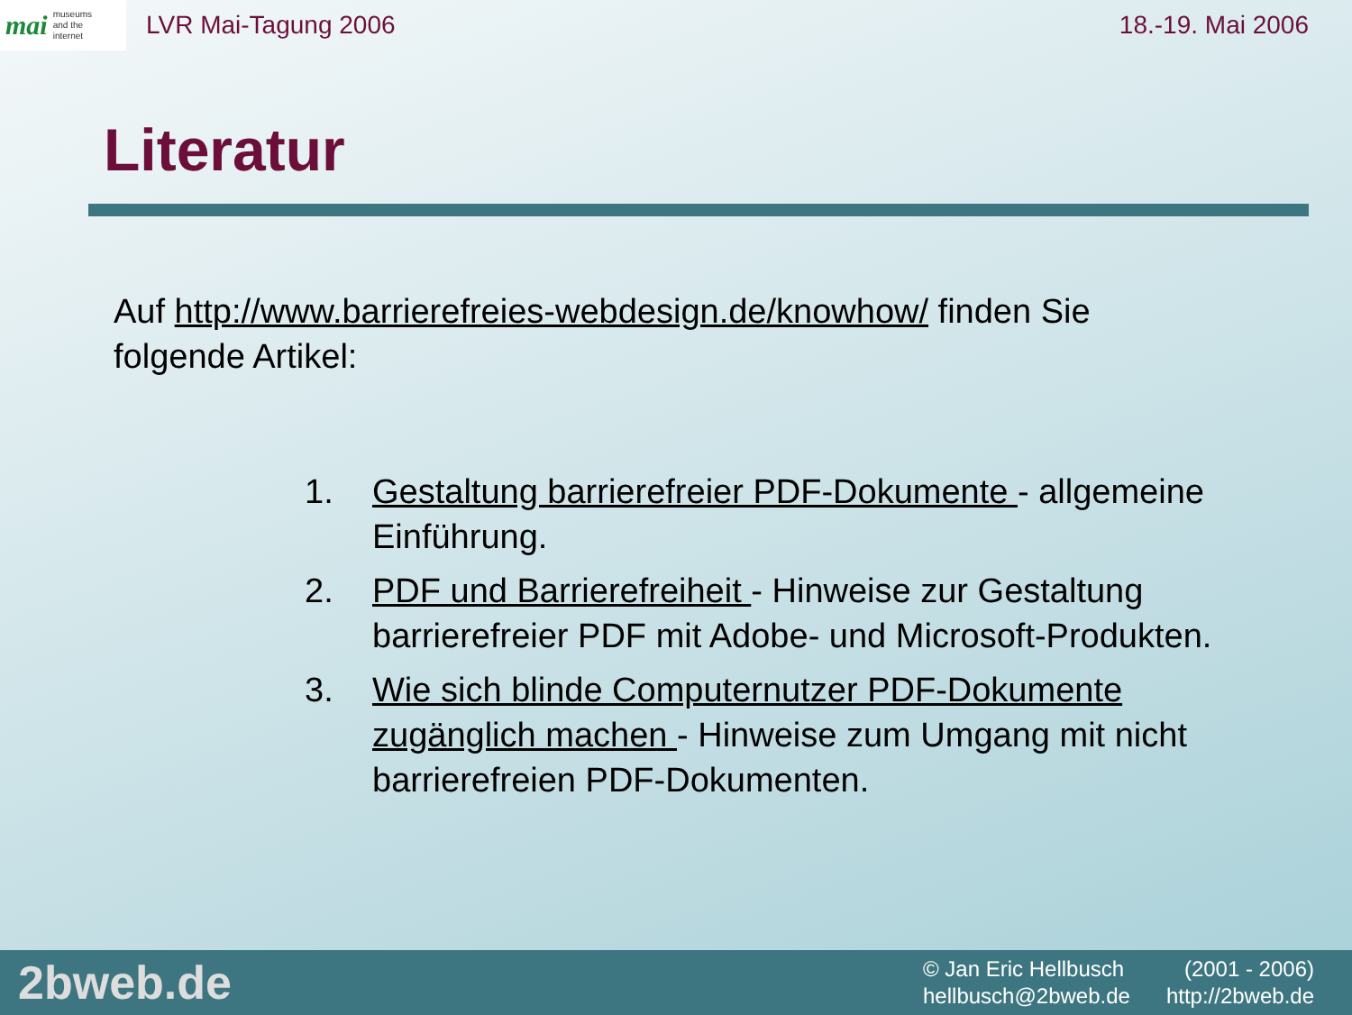mai museums
and the
internet
LVR Mai-Tagung 2006 18.-19. Mai 2006
Literatur
Auf http://www.barrierefreies-webdesign.de/knowhow/ finden Sie folgende Artikel:
1. Gestaltung barrierefreier PDF-Dokumente - allgemeine Einführung.
2. PDF und Barrierefreiheit - Hinweise zur Gestaltung barrierefreier PDF mit Adobe- und Microsoft-Produkten.
3. Wie sich blinde Computernutzer PDF-Dokumente zugänglich machen - Hinweise zum Umgang mit nicht barrierefreien PDF-Dokumenten.
2bweb.de
© Jan Eric Hellbusch (2001 - 2006)
hellbusch@2bweb.de http://2bweb.de